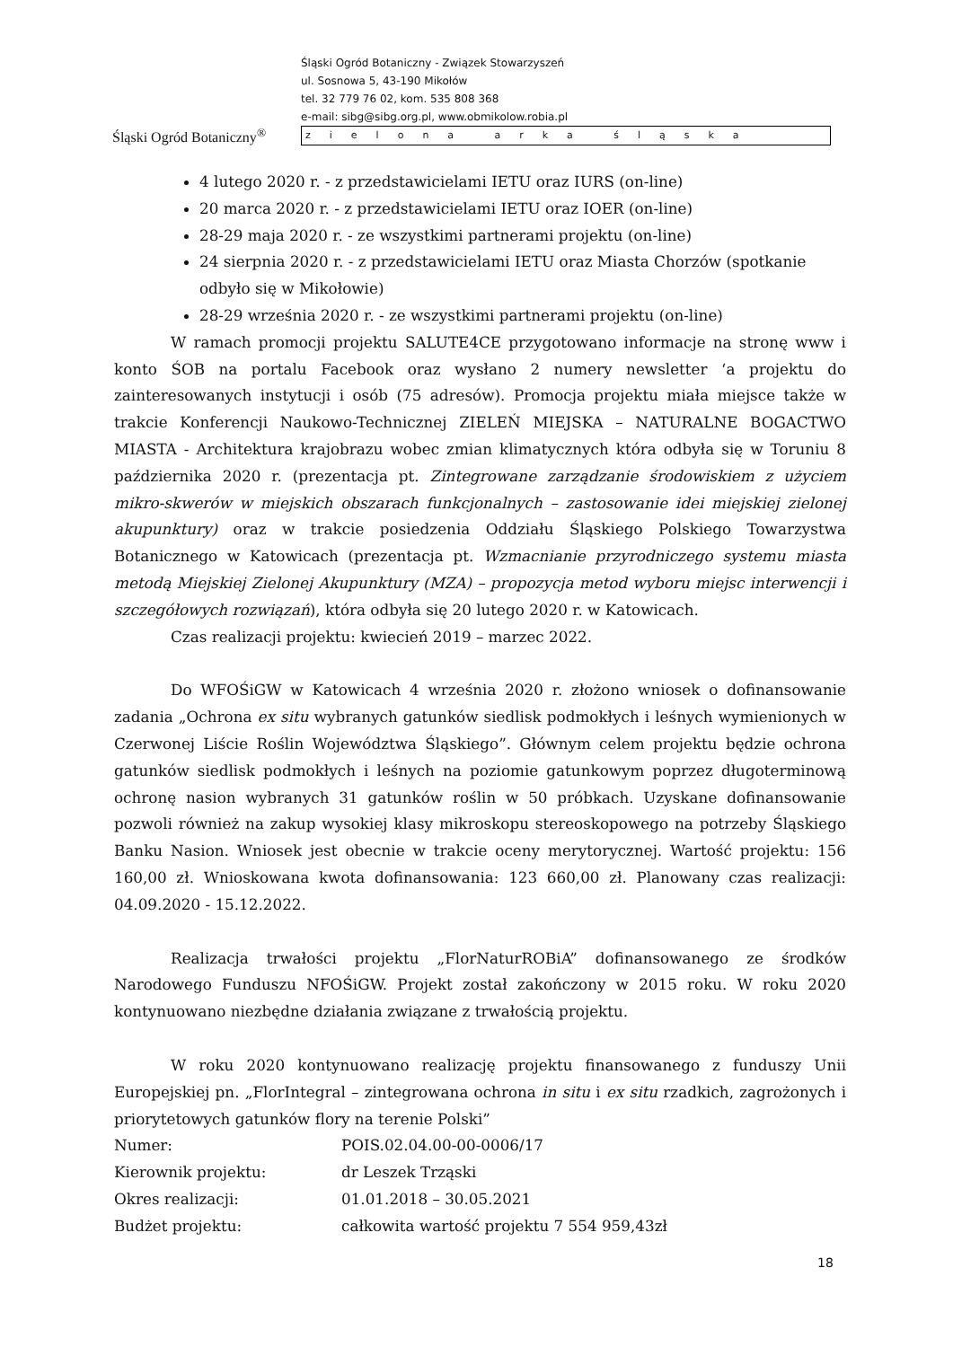Śląski Ogród Botaniczny<sup>®</sup>
Śląski Ogród Botaniczny - Związek Stowarzyszeń
ul. Sosnowa 5, 43-190 Mikołów
tel. 32 779 76 02, kom. 535 808 368
e-mail: sibg@sibg.org.pl, www.obmikolow.robia.pl
zielona arka śląska
4 lutego 2020 r. - z przedstawicielami IETU oraz IURS (on-line)
20 marca 2020 r. - z przedstawicielami IETU oraz IOER (on-line)
28-29 maja 2020 r. - ze wszystkimi partnerami projektu (on-line)
24 sierpnia 2020 r. - z przedstawicielami IETU oraz Miasta Chorzów (spotkanie odbyło się w Mikołowie)
28-29 września 2020 r. - ze wszystkimi partnerami projektu (on-line)
W ramach promocji projektu SALUTE4CE przygotowano informacje na stronę www i konto ŚOB na portalu Facebook oraz wysłano 2 numery newsletter ‘a projektu do zainteresowanych instytucji i osób (75 adresów). Promocja projektu miała miejsce także w trakcie Konferencji Naukowo-Technicznej ZIELEŃ MIEJSKA – NATURALNE BOGACTWO MIASTA - Architektura krajobrazu wobec zmian klimatycznych która odbyła się w Toruniu 8 października 2020 r. (prezentacja pt. Zintegrowane zarządzanie środowiskiem z użyciem mikro-skwerów w miejskich obszarach funkcjonalnych – zastosowanie idei miejskiej zielonej akupunktury) oraz w trakcie posiedzenia Oddziału Śląskiego Polskiego Towarzystwa Botanicznego w Katowicach (prezentacja pt. Wzmacnianie przyrodniczego systemu miasta metodą Miejskiej Zielonej Akupunktury (MZA) – propozycja metod wyboru miejsc interwencji i szczegółowych rozwiązań), która odbyła się 20 lutego 2020 r. w Katowicach.
Czas realizacji projektu: kwiecień 2019 – marzec 2022.
Do WFOŚiGW w Katowicach 4 września 2020 r. złożono wniosek o dofinansowanie zadania „Ochrona ex situ wybranych gatunków siedlisk podmokłych i leśnych wymienionych w Czerwonej Liście Roślin Województwa Śląskiego”. Głównym celem projektu będzie ochrona gatunków siedlisk podmokłych i leśnych na poziomie gatunkowym poprzez długoterminową ochronę nasion wybranych 31 gatunków roślin w 50 próbkach. Uzyskane dofinansowanie pozwoli również na zakup wysokiej klasy mikroskopu stereoskopowego na potrzeby Śląskiego Banku Nasion. Wniosek jest obecnie w trakcie oceny merytorycznej. Wartość projektu: 156 160,00 zł. Wnioskowana kwota dofinansowania: 123 660,00 zł. Planowany czas realizacji: 04.09.2020 - 15.12.2022.
Realizacja trwałości projektu „FlorNaturROBiA” dofinansowanego ze środków Narodowego Funduszu NFOŚiGW. Projekt został zakończony w 2015 roku. W roku 2020 kontynuowano niezbędne działania związane z trwałością projektu.
W roku 2020 kontynuowano realizację projektu finansowanego z funduszy Unii Europejskiej pn. „FlorIntegral – zintegrowana ochrona in situ i ex situ rzadkich, zagrożonych i priorytetowych gatunków flory na terenie Polski”
Numer: POIS.02.04.00-00-0006/17
Kierownik projektu: dr Leszek Trząski
Okres realizacji: 01.01.2018 – 30.05.2021
Budżet projektu: całkowita wartość projektu 7 554 959,43zł
18